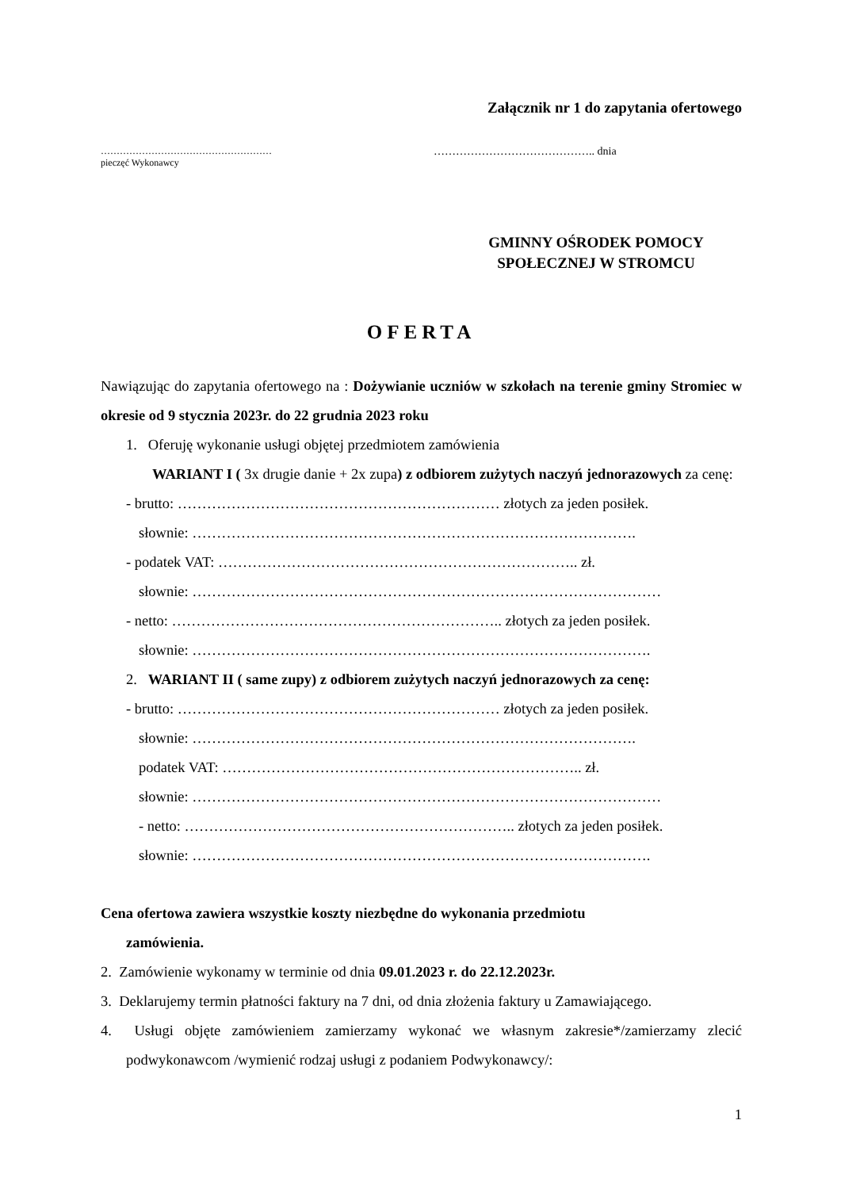Załącznik nr 1 do zapytania ofertowego
………………………………………………
pieczęć Wykonawcy
…………………………………….. dnia
GMINNY OŚRODEK POMOCY SPOŁECZNEJ W STROMCU
OFERTA
Nawiązując do zapytania ofertowego na : Dożywianie uczniów w szkołach na terenie gminy Stromiec w okresie od 9 stycznia 2023r. do 22 grudnia 2023 roku
1. Oferuję wykonanie usługi objętej przedmiotem zamówienia
WARIANT I ( 3x drugie danie + 2x zupa) z odbiorem zużytych naczyń jednorazowych za cenę:
- brutto: ………………………………………………………… złotych za jeden posiłek.
słownie: ……………………………………………………………………………….
- podatek VAT: ……………………………………………………………….. zł.
słownie: ……………………………………………………………………………………
- netto: ………………………………………………………….. złotych za jeden posiłek.
słownie: ………………………………………………………………………………….
2. WARIANT II ( same zupy) z odbiorem zużytych naczyń jednorazowych za cenę:
- brutto: ………………………………………………………… złotych za jeden posiłek.
słownie: ……………………………………………………………………………….
podatek VAT: ……………………………………………………………….. zł.
słownie: ……………………………………………………………………………………
- netto: ………………………………………………………….. złotych za jeden posiłek.
słownie: ………………………………………………………………………………….
Cena ofertowa zawiera wszystkie koszty niezbędne do wykonania przedmiotu
zamówienia.
2. Zamówienie wykonamy w terminie od dnia 09.01.2023 r. do 22.12.2023r.
3. Deklarujemy termin płatności faktury na 7 dni, od dnia złożenia faktury u Zamawiającego.
4. Usługi objęte zamówieniem zamierzamy wykonać we własnym zakresie*/zamierzamy zlecić podwykonawcom /wymienić rodzaj usługi z podaniem Podwykonawcy/:
1